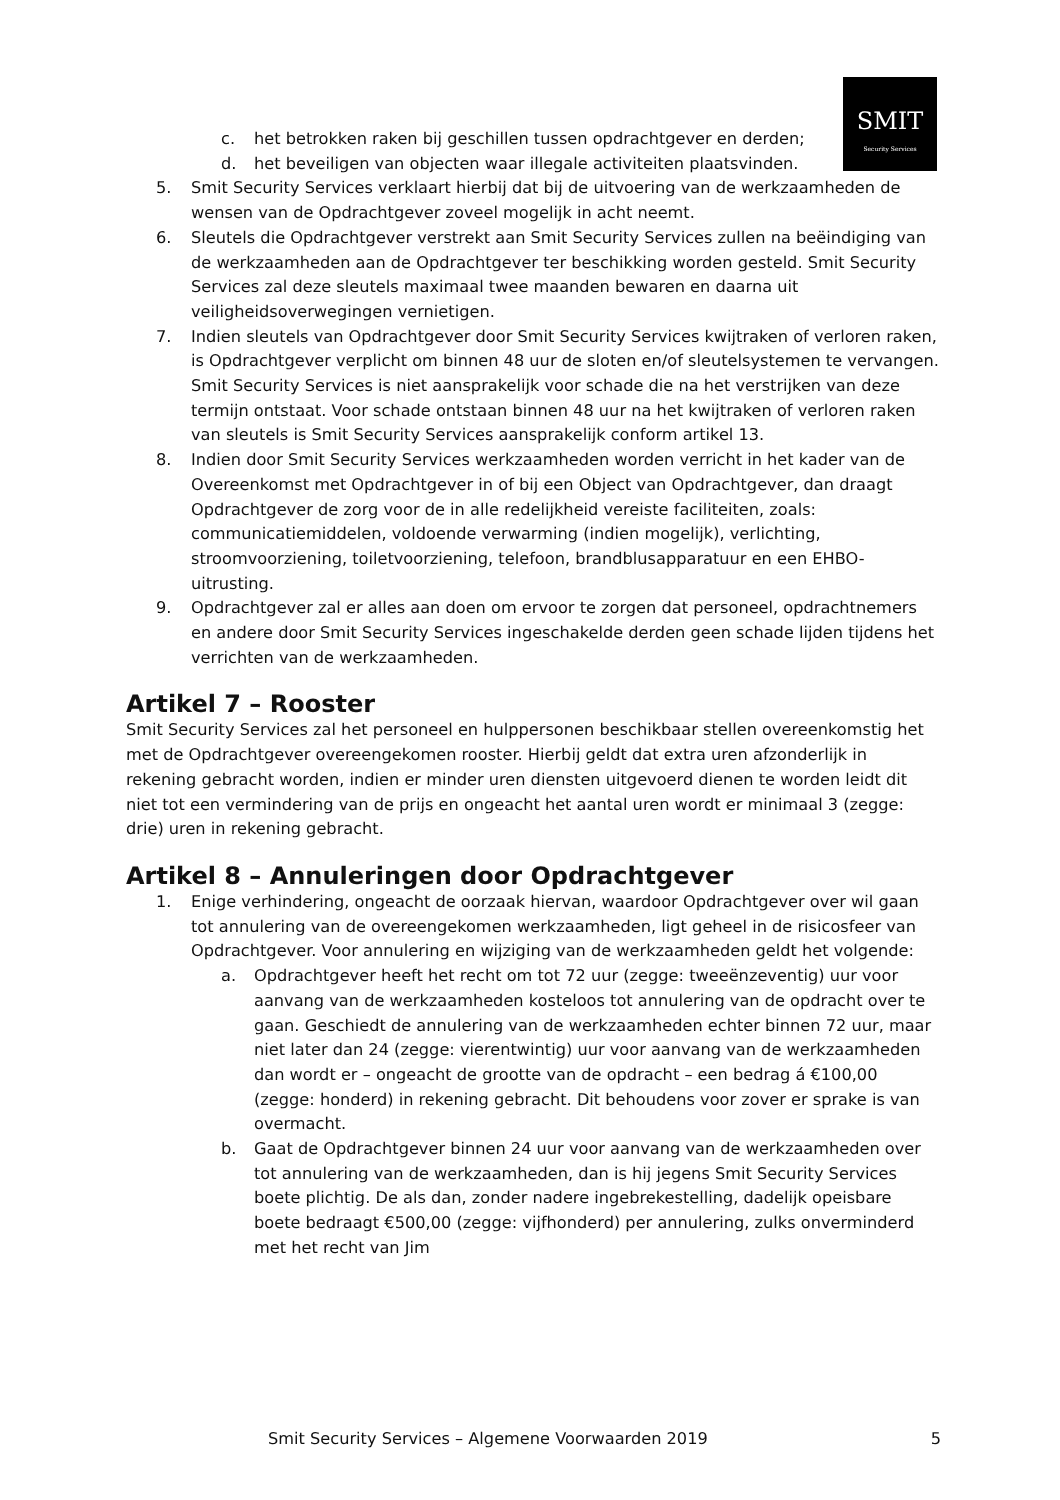SMIT
Security Services
c. het betrokken raken bij geschillen tussen opdrachtgever en derden;
d. het beveiligen van objecten waar illegale activiteiten plaatsvinden.
5. Smit Security Services verklaart hierbij dat bij de uitvoering van de werkzaamheden de wensen van de Opdrachtgever zoveel mogelijk in acht neemt.
6. Sleutels die Opdrachtgever verstrekt aan Smit Security Services zullen na beëindiging van de werkzaamheden aan de Opdrachtgever ter beschikking worden gesteld. Smit Security Services zal deze sleutels maximaal twee maanden bewaren en daarna uit veiligheidsoverwegingen vernietigen.
7. Indien sleutels van Opdrachtgever door Smit Security Services kwijtraken of verloren raken, is Opdrachtgever verplicht om binnen 48 uur de sloten en/of sleutelsystemen te vervangen. Smit Security Services is niet aansprakelijk voor schade die na het verstrijken van deze termijn ontstaat. Voor schade ontstaan binnen 48 uur na het kwijtraken of verloren raken van sleutels is Smit Security Services aansprakelijk conform artikel 13.
8. Indien door Smit Security Services werkzaamheden worden verricht in het kader van de Overeenkomst met Opdrachtgever in of bij een Object van Opdrachtgever, dan draagt Opdrachtgever de zorg voor de in alle redelijkheid vereiste faciliteiten, zoals: communicatiemiddelen, voldoende verwarming (indien mogelijk), verlichting, stroomvoorziening, toiletvoorziening, telefoon, brandblusapparatuur en een EHBO-uitrusting.
9. Opdrachtgever zal er alles aan doen om ervoor te zorgen dat personeel, opdrachtnemers en andere door Smit Security Services ingeschakelde derden geen schade lijden tijdens het verrichten van de werkzaamheden.
Artikel 7 – Rooster
Smit Security Services zal het personeel en hulppersonen beschikbaar stellen overeenkomstig het met de Opdrachtgever overeengekomen rooster. Hierbij geldt dat extra uren afzonderlijk in rekening gebracht worden, indien er minder uren diensten uitgevoerd dienen te worden leidt dit niet tot een vermindering van de prijs en ongeacht het aantal uren wordt er minimaal 3 (zegge: drie) uren in rekening gebracht.
Artikel 8 – Annuleringen door Opdrachtgever
1. Enige verhindering, ongeacht de oorzaak hiervan, waardoor Opdrachtgever over wil gaan tot annulering van de overeengekomen werkzaamheden, ligt geheel in de risicosfeer van Opdrachtgever. Voor annulering en wijziging van de werkzaamheden geldt het volgende:
a. Opdrachtgever heeft het recht om tot 72 uur (zegge: tweeënzeventig) uur voor aanvang van de werkzaamheden kosteloos tot annulering van de opdracht over te gaan. Geschiedt de annulering van de werkzaamheden echter binnen 72 uur, maar niet later dan 24 (zegge: vierentwintig) uur voor aanvang van de werkzaamheden dan wordt er – ongeacht de grootte van de opdracht – een bedrag á €100,00 (zegge: honderd) in rekening gebracht. Dit behoudens voor zover er sprake is van overmacht.
b. Gaat de Opdrachtgever binnen 24 uur voor aanvang van de werkzaamheden over tot annulering van de werkzaamheden, dan is hij jegens Smit Security Services boete plichtig. De als dan, zonder nadere ingebrekestelling, dadelijk opeisbare boete bedraagt €500,00 (zegge: vijfhonderd) per annulering, zulks onverminderd met het recht van Jim
Smit Security Services – Algemene Voorwaarden 2019 5